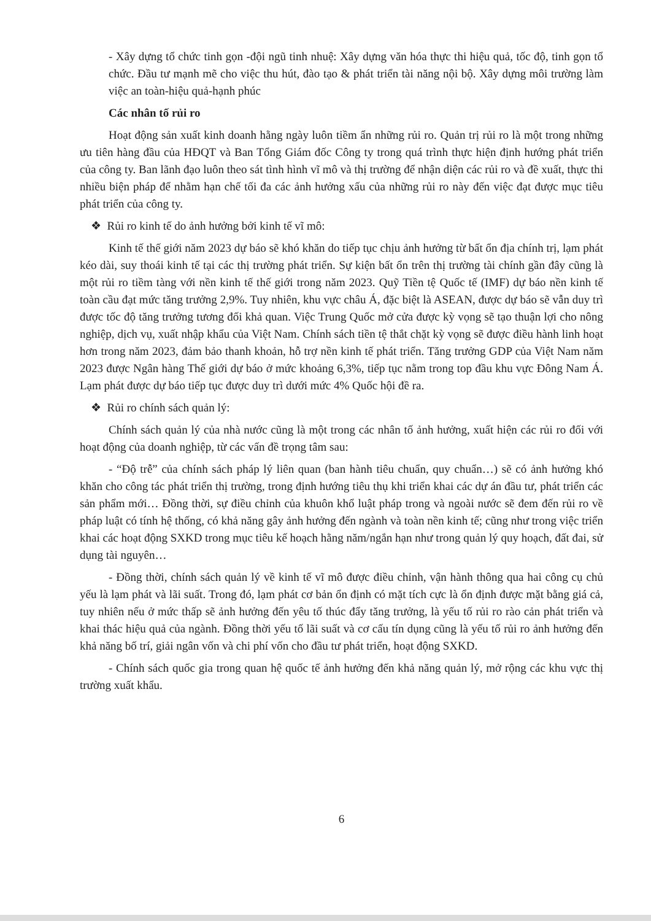- Xây dựng tổ chức tinh gọn -đội ngũ tinh nhuệ: Xây dựng văn hóa thực thi hiệu quả, tốc độ, tinh gọn tổ chức. Đầu tư mạnh mẽ cho việc thu hút, đào tạo & phát triển tài năng nội bộ. Xây dựng môi trường làm việc an toàn-hiệu quả-hạnh phúc
Các nhân tố rủi ro
Hoạt động sản xuất kinh doanh hằng ngày luôn tiềm ẩn những rủi ro. Quản trị rủi ro là một trong những ưu tiên hàng đầu của HĐQT và Ban Tổng Giám đốc Công ty trong quá trình thực hiện định hướng phát triển của công ty. Ban lãnh đạo luôn theo sát tình hình vĩ mô và thị trường để nhận diện các rủi ro và đề xuất, thực thi nhiều biện pháp để nhằm hạn chế tối đa các ảnh hưởng xấu của những rủi ro này đến việc đạt được mục tiêu phát triển của công ty.
❖ Rủi ro kinh tế do ảnh hưởng bởi kinh tế vĩ mô:
Kinh tế thế giới năm 2023 dự báo sẽ khó khăn do tiếp tục chịu ảnh hưởng từ bất ổn địa chính trị, lạm phát kéo dài, suy thoái kinh tế tại các thị trường phát triển. Sự kiện bất ổn trên thị trường tài chính gần đây cũng là một rủi ro tiềm tàng với nền kinh tế thế giới trong năm 2023. Quỹ Tiền tệ Quốc tế (IMF) dự báo nền kinh tế toàn cầu đạt mức tăng trưởng 2,9%. Tuy nhiên, khu vực châu Á, đặc biệt là ASEAN, được dự báo sẽ vẫn duy trì được tốc độ tăng trưởng tương đối khả quan. Việc Trung Quốc mở cửa được kỳ vọng sẽ tạo thuận lợi cho nông nghiệp, dịch vụ, xuất nhập khẩu của Việt Nam. Chính sách tiền tệ thắt chặt kỳ vọng sẽ được điều hành linh hoạt hơn trong năm 2023, đảm bảo thanh khoản, hỗ trợ nền kinh tế phát triển. Tăng trưởng GDP của Việt Nam năm 2023 được Ngân hàng Thế giới dự báo ở mức khoảng 6,3%, tiếp tục nằm trong top đầu khu vực Đông Nam Á. Lạm phát được dự báo tiếp tục được duy trì dưới mức 4% Quốc hội đề ra.
❖ Rủi ro chính sách quản lý:
Chính sách quản lý của nhà nước cũng là một trong các nhân tố ảnh hưởng, xuất hiện các rủi ro đối với hoạt động của doanh nghiệp, từ các vấn đề trọng tâm sau:
- “Độ trễ” của chính sách pháp lý liên quan (ban hành tiêu chuẩn, quy chuẩn…) sẽ có ảnh hưởng khó khăn cho công tác phát triển thị trường, trong định hướng tiêu thụ khi triển khai các dự án đầu tư, phát triển các sản phẩm mới… Đồng thời, sự điều chỉnh của khuôn khổ luật pháp trong và ngoài nước sẽ đem đến rủi ro về pháp luật có tính hệ thống, có khả năng gây ảnh hưởng đến ngành và toàn nền kinh tế; cũng như trong việc triển khai các hoạt động SXKD trong mục tiêu kế hoạch hằng năm/ngắn hạn như trong quản lý quy hoạch, đất đai, sử dụng tài nguyên…
- Đồng thời, chính sách quản lý về kinh tế vĩ mô được điều chỉnh, vận hành thông qua hai công cụ chủ yếu là lạm phát và lãi suất. Trong đó, lạm phát cơ bản ổn định có mặt tích cực là ổn định được mặt bằng giá cả, tuy nhiên nếu ở mức thấp sẽ ảnh hưởng đến yêu tố thúc đẩy tăng trưởng, là yếu tố rủi ro rào cản phát triển và khai thác hiệu quả của ngành. Đồng thời yếu tố lãi suất và cơ cấu tín dụng cũng là yếu tố rủi ro ảnh hưởng đến khả năng bố trí, giải ngân vốn và chi phí vốn cho đầu tư phát triển, hoạt động SXKD.
- Chính sách quốc gia trong quan hệ quốc tế ảnh hưởng đến khả năng quản lý, mở rộng các khu vực thị trường xuất khẩu.
6